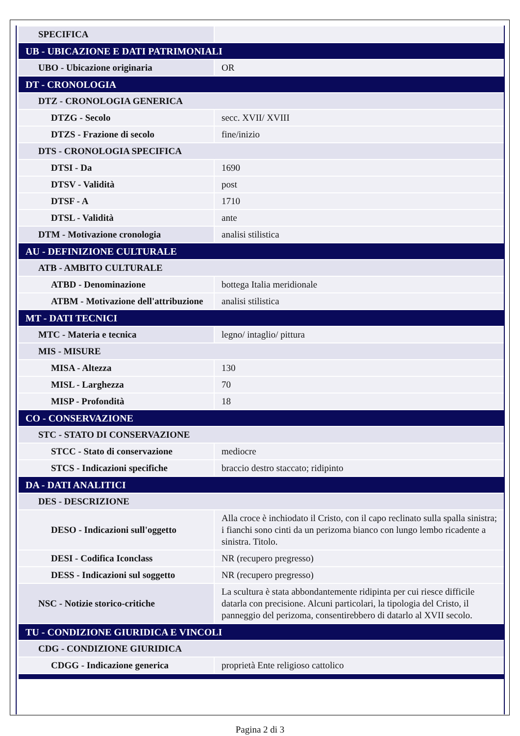| SPECIFICA | |
| UB - UBICAZIONE E DATI PATRIMONIALI | |
| UBO - Ubicazione originaria | OR |
| DT - CRONOLOGIA | |
| DTZ - CRONOLOGIA GENERICA | |
| DTZG - Secolo | secc. XVII/ XVIII |
| DTZS - Frazione di secolo | fine/inizio |
| DTS - CRONOLOGIA SPECIFICA | |
| DTSI - Da | 1690 |
| DTSV - Validità | post |
| DTSF - A | 1710 |
| DTSL - Validità | ante |
| DTM - Motivazione cronologia | analisi stilistica |
| AU - DEFINIZIONE CULTURALE | |
| ATB - AMBITO CULTURALE | |
| ATBD - Denominazione | bottega Italia meridionale |
| ATBM - Motivazione dell'attribuzione | analisi stilistica |
| MT - DATI TECNICI | |
| MTC - Materia e tecnica | legno/ intaglio/ pittura |
| MIS - MISURE | |
| MISA - Altezza | 130 |
| MISL - Larghezza | 70 |
| MISP - Profondità | 18 |
| CO - CONSERVAZIONE | |
| STC - STATO DI CONSERVAZIONE | |
| STCC - Stato di conservazione | mediocre |
| STCS - Indicazioni specifiche | braccio destro staccato; ridipinto |
| DA - DATI ANALITICI | |
| DES - DESCRIZIONE | |
| DESO - Indicazioni sull'oggetto | Alla croce è inchiodato il Cristo, con il capo reclinato sulla spalla sinistra; i fianchi sono cinti da un perizoma bianco con lungo lembo ricadente a sinistra. Titolo. |
| DESI - Codifica Iconclass | NR (recupero pregresso) |
| DESS - Indicazioni sul soggetto | NR (recupero pregresso) |
| NSC - Notizie storico-critiche | La scultura è stata abbondantemente ridipinta per cui riesce difficile datarla con precisione. Alcuni particolari, la tipologia del Cristo, il panneggio del perizoma, consentirebbero di datarlo al XVII secolo. |
| TU - CONDIZIONE GIURIDICA E VINCOLI | |
| CDG - CONDIZIONE GIURIDICA | |
| CDGG - Indicazione generica | proprietà Ente religioso cattolico |
Pagina 2 di 3